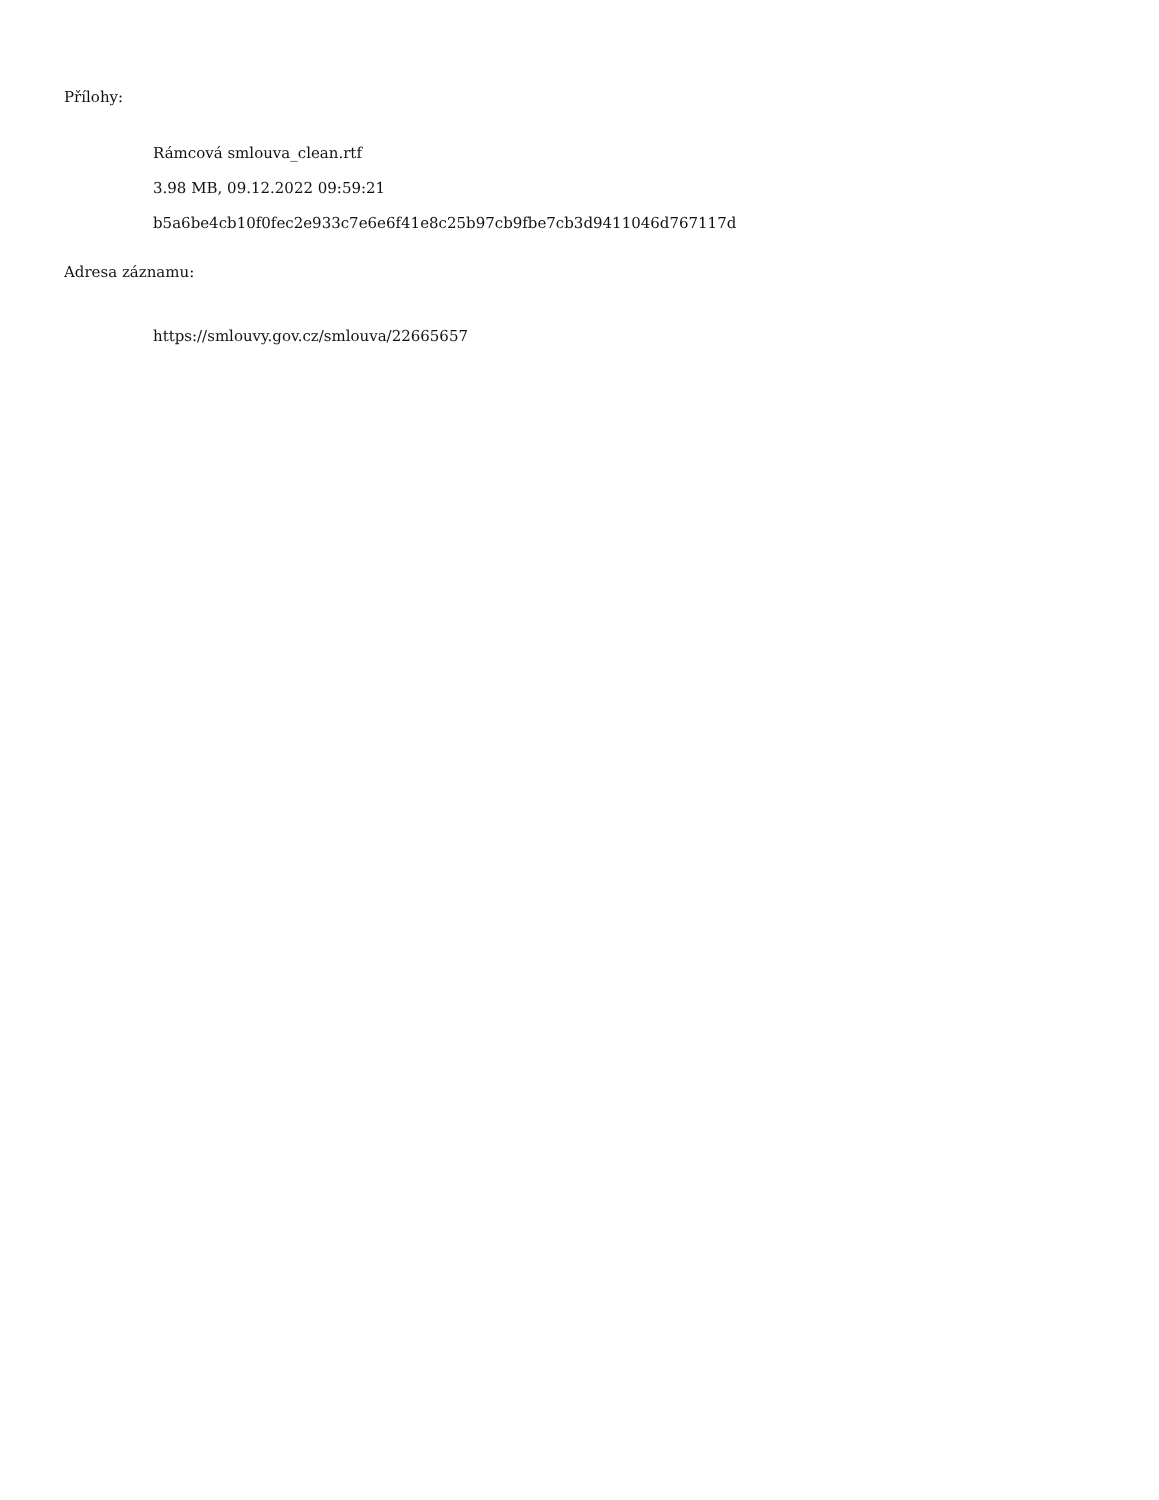Přílohy:
Rámcová smlouva_clean.rtf
3.98 MB, 09.12.2022 09:59:21
b5a6be4cb10f0fec2e933c7e6e6f41e8c25b97cb9fbe7cb3d9411046d767117d
Adresa záznamu:
https://smlouvy.gov.cz/smlouva/22665657